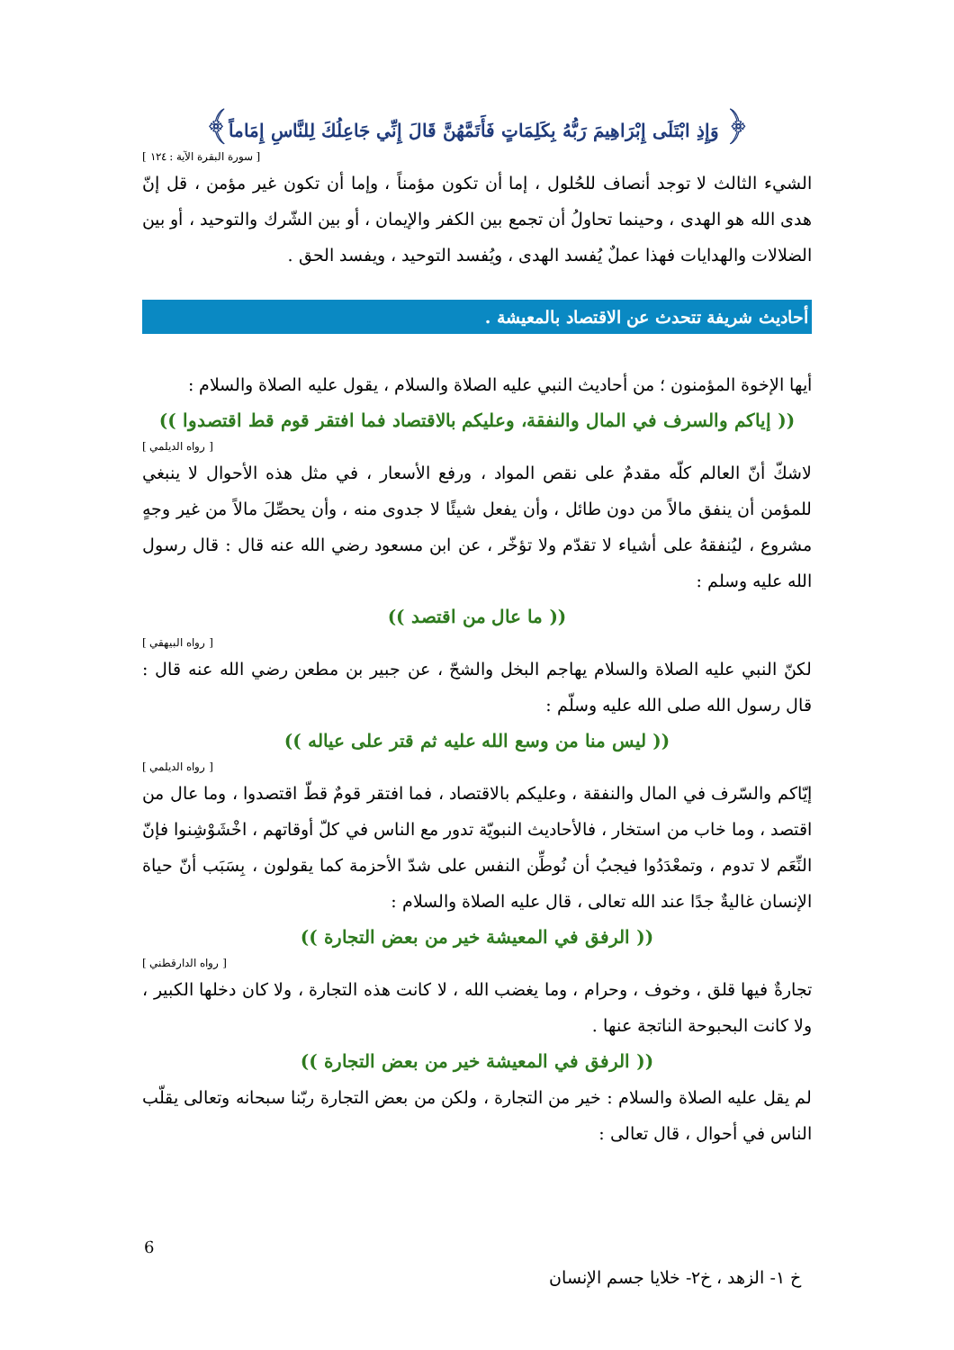﴿ وَإِذِ ابْتَلَى إِبْرَاهِيمَ رَبُّهُ بِكَلِمَاتٍ فَأَتَمَّهُنَّ قَالَ إِنِّي جَاعِلُكَ لِلنَّاسِ إِمَاماً﴾
[ سورة البقرة الآية : ١٢٤ ]
الشيء الثالث لا توجد أنصاف للحُلول ، إما أن تكون مؤمناً ، وإما أن تكون غير مؤمن ، قل إنّ هدى الله هو الهدى ، وحينما تحاولُ أن تجمع بين الكفر والإيمان ، أو بين الشّرك والتوحيد ، أو بين الضلالات والهدايات فهذا عملٌ يُفسد الهدى ، ويُفسد التوحيد ، ويفسد الحق .
أحاديث شريفة تتحدث عن الاقتصاد بالمعيشة .
أيها الإخوة المؤمنون ؛ من أحاديث النبي عليه الصلاة والسلام ، يقول عليه الصلاة والسلام :
(( إياكم والسرف في المال والنفقة، وعليكم بالاقتصاد فما افتقر قوم قط اقتصدوا ))
[ رواه الديلمي ]
لاشكّ أنّ العالم كلّه مقدمٌ على نقص المواد ، ورفع الأسعار ، في مثل هذه الأحوال لا ينبغي للمؤمن أن ينفق مالاً من دون طائل ، وأن يفعل شيئًا لا جدوى منه ، وأن يحصِّلَ مالاً من غير وجهٍ مشروع ، ليُنفقهُ على أشياء لا تقدّم ولا تؤخّر ، عن ابن مسعود رضي الله عنه قال : قال رسول الله عليه وسلم :
(( ما عال من اقتصد ))
[ رواه البيهقي ]
لكنّ النبي عليه الصلاة والسلام يهاجم البخل والشحّ ، عن جبير بن مطعن رضي الله عنه قال : قال رسول الله صلى الله عليه وسلّم :
(( ليس منا من وسع الله عليه ثم قتر على عياله ))
[ رواه الديلمي ]
إيّاكم والسّرف في المال والنفقة ، وعليكم بالاقتصاد ، فما افتقر قومٌ قطّ اقتصدوا ، وما عال من اقتصد ، وما خاب من استخار ، فالأحاديث النبويّة تدور مع الناس في كلّ أوقاتهم ، اخْشَوْشِنوا فإنّ النِّعَم لا تدوم ، وتمعْدَدُوا فيجبُ أن نُوطِّن النفس على شدّ الأحزمة كما يقولون ، بِسَبَب أنّ حياة الإنسان غاليةٌ جدًا عند الله تعالى ، قال عليه الصلاة والسلام :
(( الرفق في المعيشة خير من بعض التجارة ))
[ رواه الدارقطني ]
تجارةٌ فيها قلق ، وخوف ، وحرام ، وما يغضب الله ، لا كانت هذه التجارة ، ولا كان دخلها الكبير ، ولا كانت البحبوحة الناتجة عنها .
(( الرفق في المعيشة خير من بعض التجارة ))
لم يقل عليه الصلاة والسلام : خير من التجارة ، ولكن من بعض التجارة ربّنا سبحانه وتعالى يقلّب الناس في أحوال ، قال تعالى :
6
خ ١- الزهد ، خ٢- خلايا جسم الإنسان